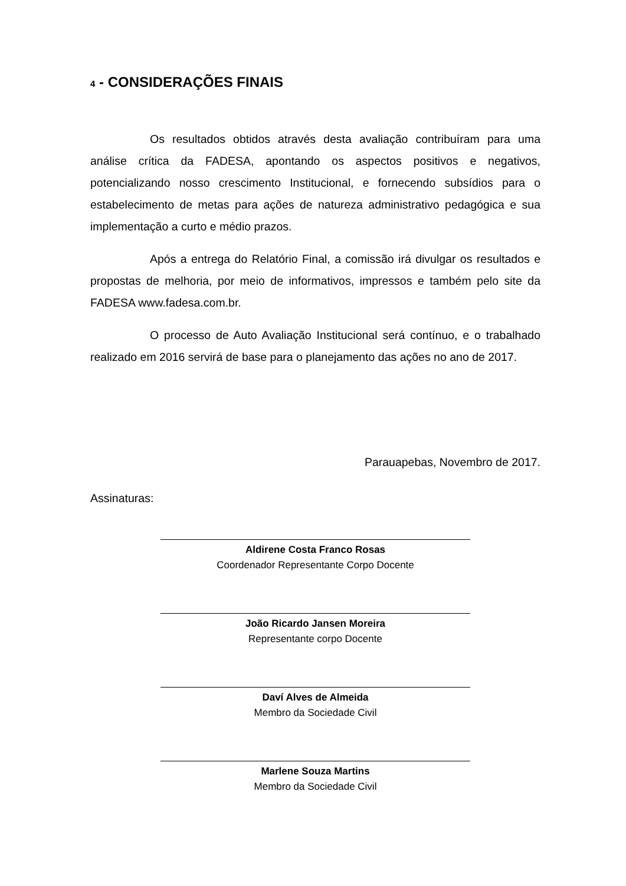4 - CONSIDERAÇÕES FINAIS
Os resultados obtidos através desta avaliação contribuíram para uma análise crítica da FADESA, apontando os aspectos positivos e negativos, potencializando nosso crescimento Institucional, e fornecendo subsídios para o estabelecimento de metas para ações de natureza administrativo pedagógica e sua implementação a curto e médio prazos.
Após a entrega do Relatório Final, a comissão irá divulgar os resultados e propostas de melhoria, por meio de informativos, impressos e também pelo site da FADESA www.fadesa.com.br.
O processo de Auto Avaliação Institucional será contínuo, e o trabalhado realizado em 2016 servirá de base para o planejamento das ações no ano de 2017.
Parauapebas, Novembro de 2017.
Assinaturas:
Aldirene Costa Franco Rosas
Coordenador Representante Corpo Docente
João Ricardo Jansen Moreira
Representante corpo Docente
Daví Alves de Almeida
Membro da Sociedade Civil
Marlene Souza Martins
Membro da Sociedade Civil